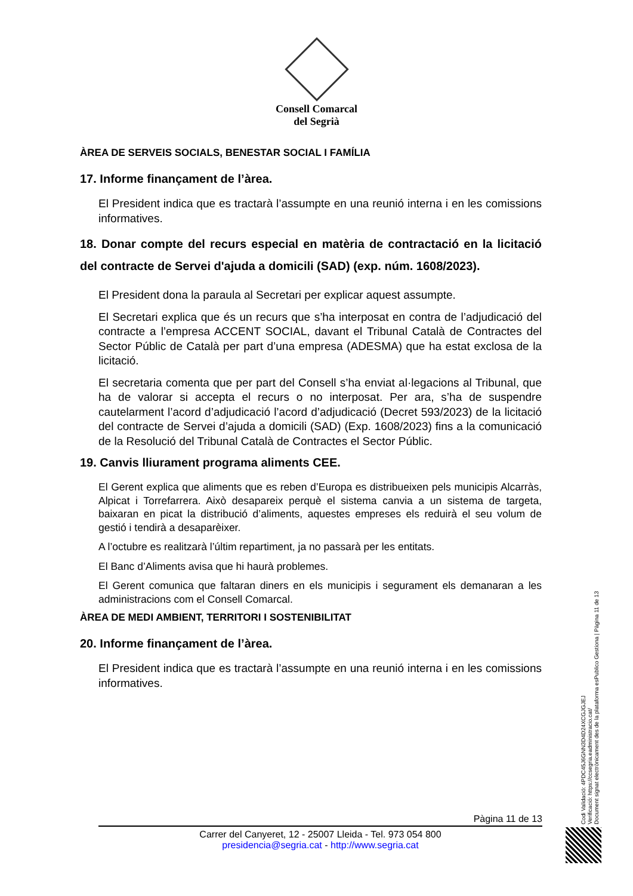Consell Comarcal
del Segrià
ÀREA DE SERVEIS SOCIALS, BENESTAR SOCIAL I FAMÍLIA
17. Informe finançament de l’àrea.
El President indica que es tractarà l’assumpte en una reunió interna i en les comissions informatives.
18. Donar compte del recurs especial en matèria de contractació en la licitació del contracte de Servei d'ajuda a domicili (SAD) (exp. núm. 1608/2023).
El President dona la paraula al Secretari per explicar aquest assumpte.
El Secretari explica que és un recurs que s’ha interposat en contra de l’adjudicació del contracte a l’empresa ACCENT SOCIAL, davant el Tribunal Català de Contractes del Sector Públic de Català per part d’una empresa (ADESMA) que ha estat exclosa de la licitació.
El secretaria comenta que per part del Consell s’ha enviat al·legacions al Tribunal, que ha de valorar si accepta el recurs o no interposat. Per ara, s’ha de suspendre cautelarment l’acord d’adjudicació l’acord d’adjudicació (Decret 593/2023) de la licitació del contracte de Servei d’ajuda a domicili (SAD) (Exp. 1608/2023) fins a la comunicació de la Resolució del Tribunal Català de Contractes el Sector Públic.
19. Canvis lliurament programa aliments CEE.
El Gerent explica que aliments que es reben d’Europa es distribueixen pels municipis Alcarràs, Alpicat i Torrefarrera. Això desapareix perquè el sistema canvia a un sistema de targeta, baixaran en picat la distribució d’aliments, aquestes empreses els reduirà el seu volum de gestió i tendirà a desaparèixer.
A l’octubre es realitzarà l’últim repartiment, ja no passarà per les entitats.
El Banc d’Aliments avisa que hi haurà problemes.
El Gerent comunica que faltaran diners en els municipis i segurament els demanaran a les administracions com el Consell Comarcal.
ÀREA DE MEDI AMBIENT, TERRITORI I SOSTENIBILITAT
20. Informe finançament de l’àrea.
El President indica que es tractarà l’assumpte en una reunió interna i en les comissions informatives.
Codi Validació: 4PDC45J6GNN3D4D24XCGJGJEJ
Verificació: https://ccsegria.eadministracio.cat/
Document signat electrònicament des de la plataforma esPublico Gestiona | Pàgina 11 de 13
Pàgina 11 de 13
Carrer del Canyeret, 12 - 25007 Lleida - Tel. 973 054 800
presidencia@segria.cat - http://www.segria.cat